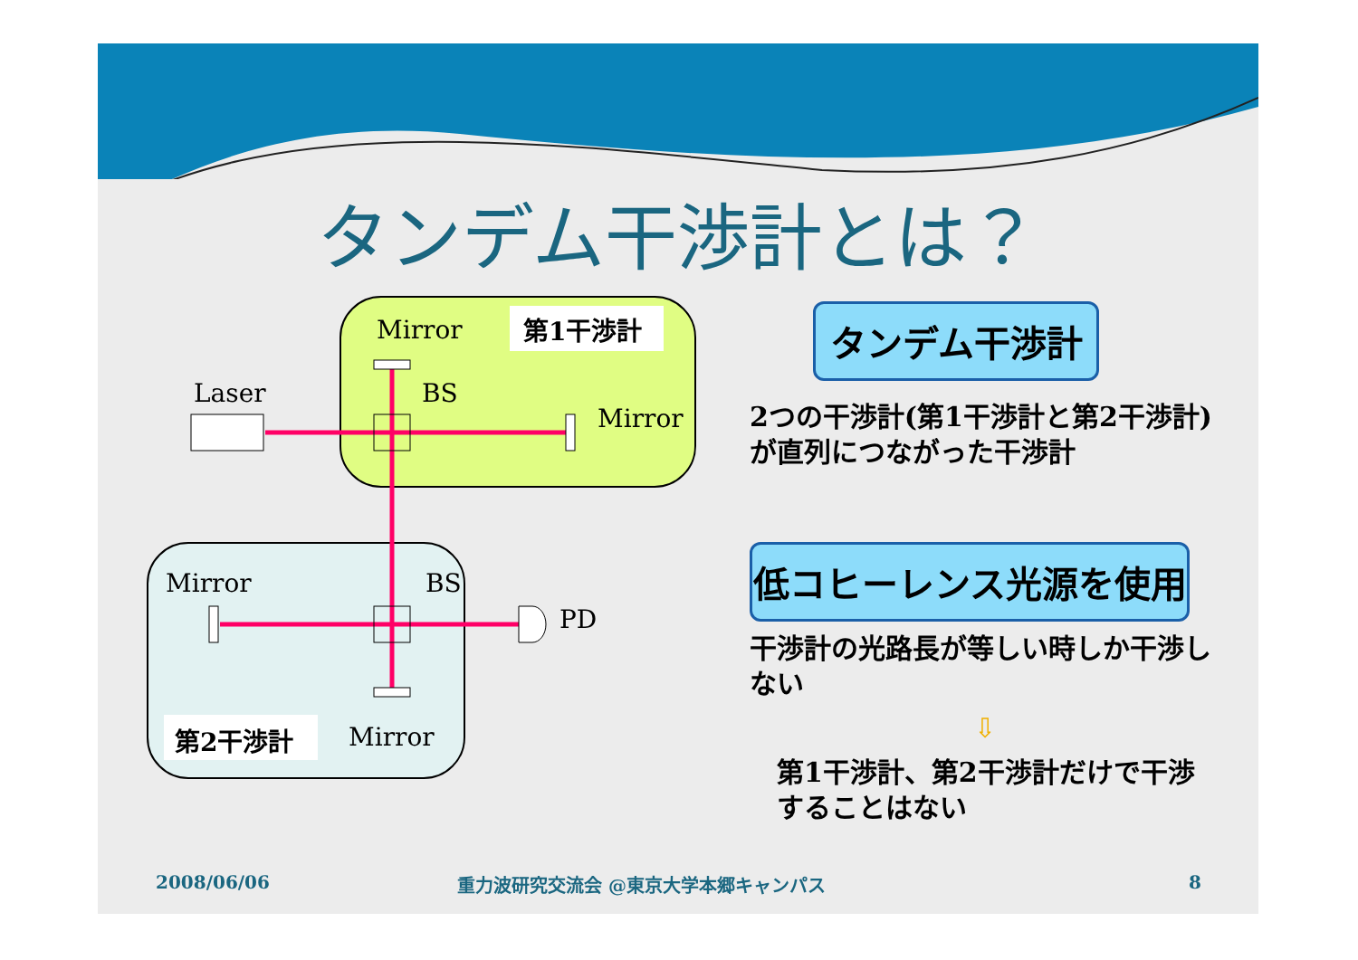タンデム干渉計とは？
Mirror 第1干渉計
Laser BS
Mirror
Mirror BS
PD
第2干渉計 Mirror
タンデム干渉計
2つの干渉計(第1干渉計と第2干渉計)が直列につながった干渉計
低コヒーレンス光源を使用
干渉計の光路長が等しい時しか干渉しない
⇩
第1干渉計、第2干渉計だけで干渉することはない
2008/06/06
重力波研究交流会 @東京大学本郷キャンパス
8